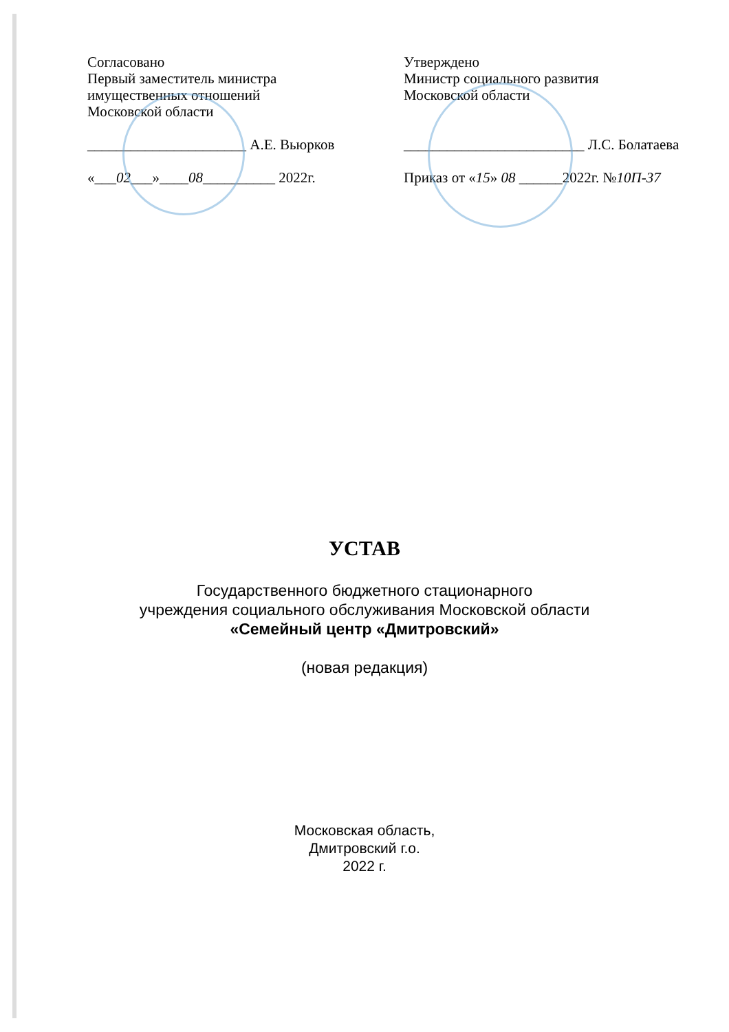Согласовано
Первый заместитель министра
имущественных отношений
Московской области
______________________ А.Е. Вьюрков
«___02___»____08__________ 2022г.
Утверждено
Министр социального развития
Московской области
_________________________ Л.С. Болатаева
Приказ от «15» 08 ______2022г. №10П-37
УСТАВ
Государственного бюджетного стационарного
учреждения социального обслуживания Московской области
«Семейный центр «Дмитровский»
(новая редакция)
Московская область,
Дмитровский г.о.
2022 г.